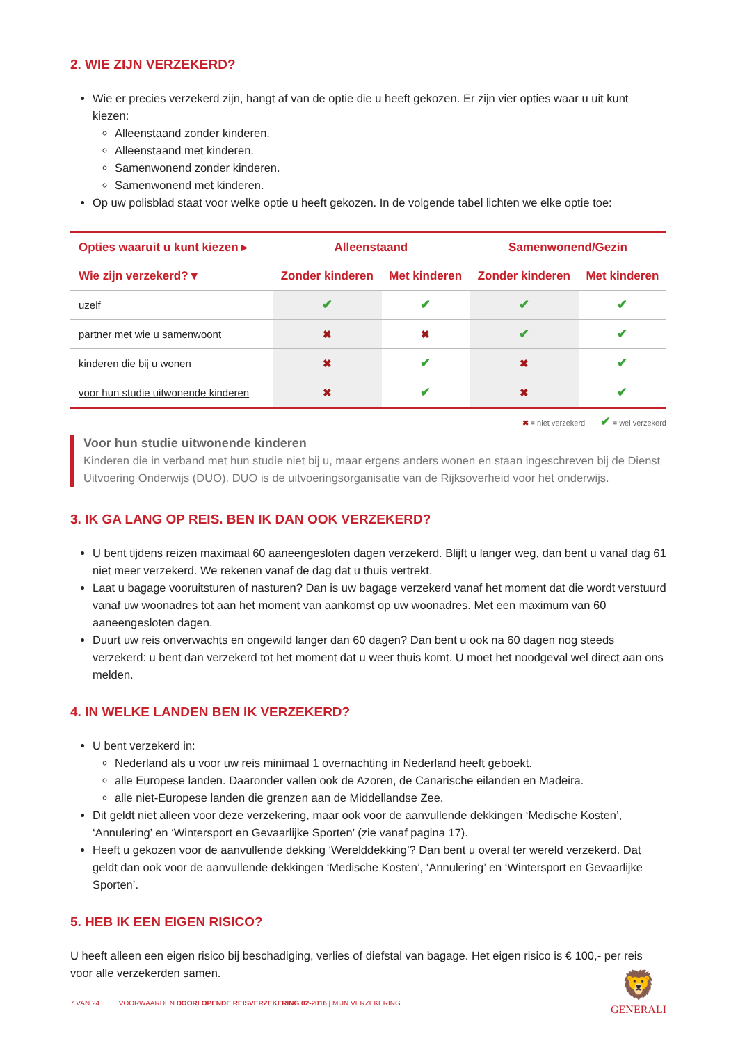2. WIE ZIJN VERZEKERD?
Wie er precies verzekerd zijn, hangt af van de optie die u heeft gekozen. Er zijn vier opties waar u uit kunt kiezen:
Alleenstaand zonder kinderen.
Alleenstaand met kinderen.
Samenwonend zonder kinderen.
Samenwonend met kinderen.
Op uw polisblad staat voor welke optie u heeft gekozen. In de volgende tabel lichten we elke optie toe:
| Opties waaruit u kunt kiezen ▸ | Alleenstaand | | Samenwonend/Gezin | |
| --- | --- | --- | --- | --- |
| Wie zijn verzekerd? ▾ | Zonder kinderen | Met kinderen | Zonder kinderen | Met kinderen |
| uzelf | ✔ | ✔ | ✔ | ✔ |
| partner met wie u samenwoont | ✖ | ✖ | ✔ | ✔ |
| kinderen die bij u wonen | ✖ | ✔ | ✖ | ✔ |
| voor hun studie uitwonende kinderen | ✖ | ✔ | ✖ | ✔ |
✖ = niet verzekerd ✔ = wel verzekerd
Voor hun studie uitwonende kinderen
Kinderen die in verband met hun studie niet bij u, maar ergens anders wonen en staan ingeschreven bij de Dienst Uitvoering Onderwijs (DUO). DUO is de uitvoeringsorganisatie van de Rijksoverheid voor het onderwijs.
3. IK GA LANG OP REIS. BEN IK DAN OOK VERZEKERD?
U bent tijdens reizen maximaal 60 aaneengesloten dagen verzekerd. Blijft u langer weg, dan bent u vanaf dag 61 niet meer verzekerd. We rekenen vanaf de dag dat u thuis vertrekt.
Laat u bagage vooruitsturen of nasturen? Dan is uw bagage verzekerd vanaf het moment dat die wordt verstuurd vanaf uw woonadres tot aan het moment van aankomst op uw woonadres. Met een maximum van 60 aaneengesloten dagen.
Duurt uw reis onverwachts en ongewild langer dan 60 dagen? Dan bent u ook na 60 dagen nog steeds verzekerd: u bent dan verzekerd tot het moment dat u weer thuis komt. U moet het noodgeval wel direct aan ons melden.
4. IN WELKE LANDEN BEN IK VERZEKERD?
U bent verzekerd in:
Nederland als u voor uw reis minimaal 1 overnachting in Nederland heeft geboekt.
alle Europese landen. Daaronder vallen ook de Azoren, de Canarische eilanden en Madeira.
alle niet-Europese landen die grenzen aan de Middellandse Zee.
Dit geldt niet alleen voor deze verzekering, maar ook voor de aanvullende dekkingen ‘Medische Kosten’, ‘Annulering’ en ‘Wintersport en Gevaarlijke Sporten’ (zie vanaf pagina 17).
Heeft u gekozen voor de aanvullende dekking ‘Werelddekking’? Dan bent u overal ter wereld verzekerd. Dat geldt dan ook voor de aanvullende dekkingen ‘Medische Kosten’, ‘Annulering’ en ‘Wintersport en Gevaarlijke Sporten’.
5. HEB IK EEN EIGEN RISICO?
U heeft alleen een eigen risico bij beschadiging, verlies of diefstal van bagage. Het eigen risico is € 100,- per reis voor alle verzekerden samen.
7 VAN 24 VOORWAARDEN DOORLOPENDE REISVERZEKERING 02-2016 | MIJN VERZEKERING
🦁
GENERALI